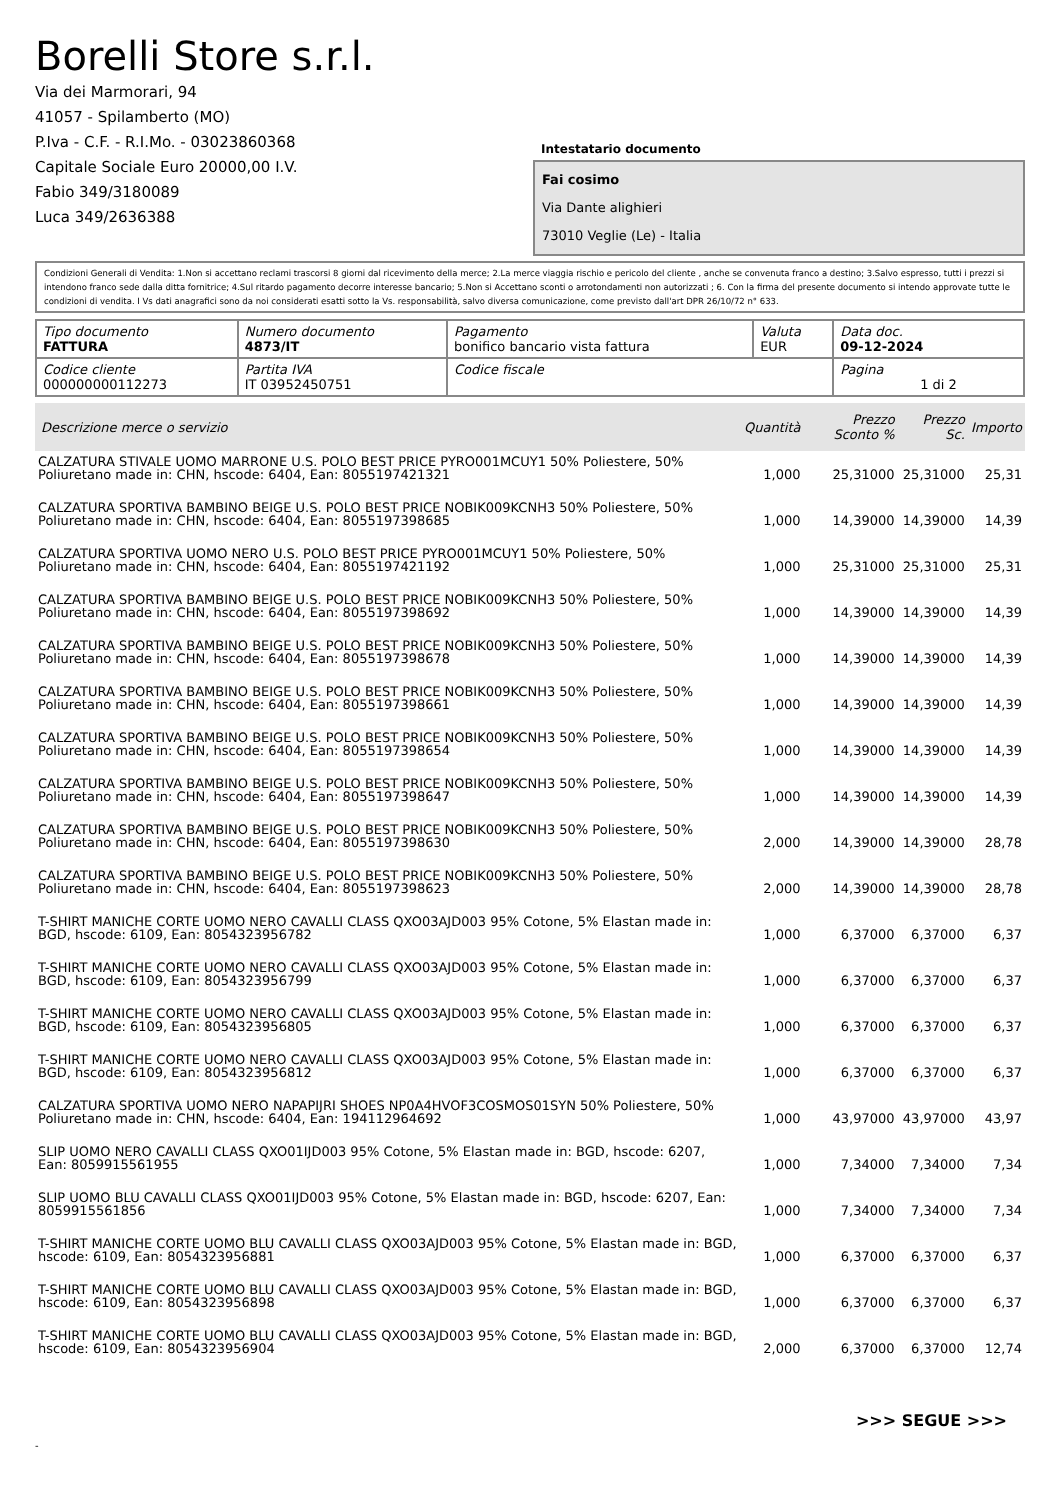Borelli Store s.r.l.
Via dei Marmorari, 94
41057 - Spilamberto (MO)
P.Iva - C.F. - R.I.Mo. - 03023860368
Capitale Sociale Euro 20000,00 I.V.
Fabio 349/3180089
Luca 349/2636388
Intestatario documento
Fai cosimo
Via Dante alighieri
73010 Veglie (Le) - Italia
Condizioni Generali di Vendita: 1.Non si accettano reclami trascorsi 8 giorni dal ricevimento della merce; 2.La merce viaggia rischio e pericolo del cliente , anche se convenuta franco a destino; 3.Salvo espresso, tutti i prezzi si intendono franco sede dalla ditta fornitrice; 4.Sul ritardo pagamento decorre interesse bancario; 5.Non si Accettano sconti o arrotondamenti non autorizzati ; 6. Con la firma del presente documento si intendo approvate tutte le condizioni di vendita. I Vs dati anagrafici sono da noi considerati esatti sotto la Vs. responsabilità, salvo diversa comunicazione, come previsto dall'art DPR 26/10/72 n° 633.
| Tipo documento FATTURA | Numero documento 4873/IT | Pagamento bonifico bancario vista fattura | Valuta EUR | Data doc. 09-12-2024 |
| Codice cliente 000000000112273 | Partita IVA IT 03952450751 | Codice fiscale | | Pagina 1 di 2 |
| Descrizione merce o servizio | Quantità | Prezzo Sconto % | Prezzo Sc. | Importo |
| --- | --- | --- | --- | --- |
| CALZATURA STIVALE UOMO MARRONE U.S. POLO BEST PRICE PYRO001MCUY1 50% Poliestere, 50% Poliuretano made in: CHN, hscode: 6404, Ean: 8055197421321 | 1,000 | 25,31000 | 25,31000 | 25,31 |
| CALZATURA SPORTIVA BAMBINO BEIGE U.S. POLO BEST PRICE NOBIK009KCNH3 50% Poliestere, 50% Poliuretano made in: CHN, hscode: 6404, Ean: 8055197398685 | 1,000 | 14,39000 | 14,39000 | 14,39 |
| CALZATURA SPORTIVA UOMO NERO U.S. POLO BEST PRICE PYRO001MCUY1 50% Poliestere, 50% Poliuretano made in: CHN, hscode: 6404, Ean: 8055197421192 | 1,000 | 25,31000 | 25,31000 | 25,31 |
| CALZATURA SPORTIVA BAMBINO BEIGE U.S. POLO BEST PRICE NOBIK009KCNH3 50% Poliestere, 50% Poliuretano made in: CHN, hscode: 6404, Ean: 8055197398692 | 1,000 | 14,39000 | 14,39000 | 14,39 |
| CALZATURA SPORTIVA BAMBINO BEIGE U.S. POLO BEST PRICE NOBIK009KCNH3 50% Poliestere, 50% Poliuretano made in: CHN, hscode: 6404, Ean: 8055197398678 | 1,000 | 14,39000 | 14,39000 | 14,39 |
| CALZATURA SPORTIVA BAMBINO BEIGE U.S. POLO BEST PRICE NOBIK009KCNH3 50% Poliestere, 50% Poliuretano made in: CHN, hscode: 6404, Ean: 8055197398661 | 1,000 | 14,39000 | 14,39000 | 14,39 |
| CALZATURA SPORTIVA BAMBINO BEIGE U.S. POLO BEST PRICE NOBIK009KCNH3 50% Poliestere, 50% Poliuretano made in: CHN, hscode: 6404, Ean: 8055197398654 | 1,000 | 14,39000 | 14,39000 | 14,39 |
| CALZATURA SPORTIVA BAMBINO BEIGE U.S. POLO BEST PRICE NOBIK009KCNH3 50% Poliestere, 50% Poliuretano made in: CHN, hscode: 6404, Ean: 8055197398647 | 1,000 | 14,39000 | 14,39000 | 14,39 |
| CALZATURA SPORTIVA BAMBINO BEIGE U.S. POLO BEST PRICE NOBIK009KCNH3 50% Poliestere, 50% Poliuretano made in: CHN, hscode: 6404, Ean: 8055197398630 | 2,000 | 14,39000 | 14,39000 | 28,78 |
| CALZATURA SPORTIVA BAMBINO BEIGE U.S. POLO BEST PRICE NOBIK009KCNH3 50% Poliestere, 50% Poliuretano made in: CHN, hscode: 6404, Ean: 8055197398623 | 2,000 | 14,39000 | 14,39000 | 28,78 |
| T-SHIRT MANICHE CORTE UOMO NERO CAVALLI CLASS QXO03AJD003 95% Cotone, 5% Elastan made in: BGD, hscode: 6109, Ean: 8054323956782 | 1,000 | 6,37000 | 6,37000 | 6,37 |
| T-SHIRT MANICHE CORTE UOMO NERO CAVALLI CLASS QXO03AJD003 95% Cotone, 5% Elastan made in: BGD, hscode: 6109, Ean: 8054323956799 | 1,000 | 6,37000 | 6,37000 | 6,37 |
| T-SHIRT MANICHE CORTE UOMO NERO CAVALLI CLASS QXO03AJD003 95% Cotone, 5% Elastan made in: BGD, hscode: 6109, Ean: 8054323956805 | 1,000 | 6,37000 | 6,37000 | 6,37 |
| T-SHIRT MANICHE CORTE UOMO NERO CAVALLI CLASS QXO03AJD003 95% Cotone, 5% Elastan made in: BGD, hscode: 6109, Ean: 8054323956812 | 1,000 | 6,37000 | 6,37000 | 6,37 |
| CALZATURA SPORTIVA UOMO NERO NAPAPIJRI SHOES NP0A4HVOF3COSMOS01SYN 50% Poliestere, 50% Poliuretano made in: CHN, hscode: 6404, Ean: 194112964692 | 1,000 | 43,97000 | 43,97000 | 43,97 |
| SLIP UOMO NERO CAVALLI CLASS QXO01IJD003 95% Cotone, 5% Elastan made in: BGD, hscode: 6207, Ean: 8059915561955 | 1,000 | 7,34000 | 7,34000 | 7,34 |
| SLIP UOMO BLU CAVALLI CLASS QXO01IJD003 95% Cotone, 5% Elastan made in: BGD, hscode: 6207, Ean: 8059915561856 | 1,000 | 7,34000 | 7,34000 | 7,34 |
| T-SHIRT MANICHE CORTE UOMO BLU CAVALLI CLASS QXO03AJD003 95% Cotone, 5% Elastan made in: BGD, hscode: 6109, Ean: 8054323956881 | 1,000 | 6,37000 | 6,37000 | 6,37 |
| T-SHIRT MANICHE CORTE UOMO BLU CAVALLI CLASS QXO03AJD003 95% Cotone, 5% Elastan made in: BGD, hscode: 6109, Ean: 8054323956898 | 1,000 | 6,37000 | 6,37000 | 6,37 |
| T-SHIRT MANICHE CORTE UOMO BLU CAVALLI CLASS QXO03AJD003 95% Cotone, 5% Elastan made in: BGD, hscode: 6109, Ean: 8054323956904 | 2,000 | 6,37000 | 6,37000 | 12,74 |
>>> SEGUE >>>
-